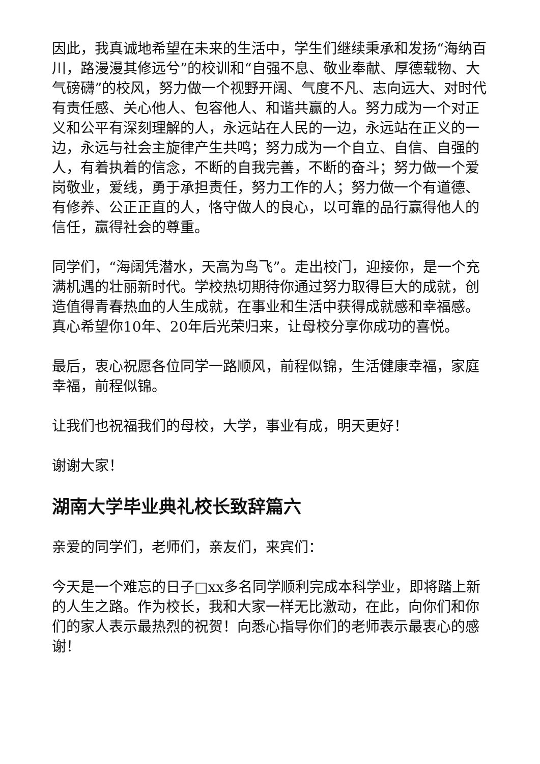因此，我真诚地希望在未来的生活中，学生们继续秉承和发扬“海纳百川，路漫漫其修远兮”的校训和“自强不息、敬业奉献、厚德载物、大气磅礴”的校风，努力做一个视野开阔、气度不凡、志向远大、对时代有责任感、关心他人、包容他人、和谐共赢的人。努力成为一个对正义和公平有深刻理解的人，永远站在人民的一边，永远站在正义的一边，永远与社会主旋律产生共鸣；努力成为一个自立、自信、自强的人，有着执着的信念，不断的自我完善，不断的奋斗；努力做一个爱岗敬业，爱线，勇于承担责任，努力工作的人；努力做一个有道德、有修养、公正正直的人，恪守做人的良心，以可靠的品行赢得他人的信任，赢得社会的尊重。
同学们，“海阔凭潜水，天高为鸟飞”。走出校门，迎接你，是一个充满机遇的壮丽新时代。学校热切期待你通过努力取得巨大的成就，创造值得青春热血的人生成就，在事业和生活中获得成就感和幸福感。真心希望你10年、20年后光荣归来，让母校分享你成功的喜悦。
最后，衷心祝愿各位同学一路顺风，前程似锦，生活健康幸福，家庭幸福，前程似锦。
让我们也祝福我们的母校，大学，事业有成，明天更好！
谢谢大家！
湖南大学毕业典礼校长致辞篇六
亲爱的同学们，老师们，亲友们，来宾们：
今天是一个难忘的日子□xx多名同学顺利完成本科学业，即将踏上新的人生之路。作为校长，我和大家一样无比激动，在此，向你们和你们的家人表示最热烈的祝贺！向悉心指导你们的老师表示最衷心的感谢！